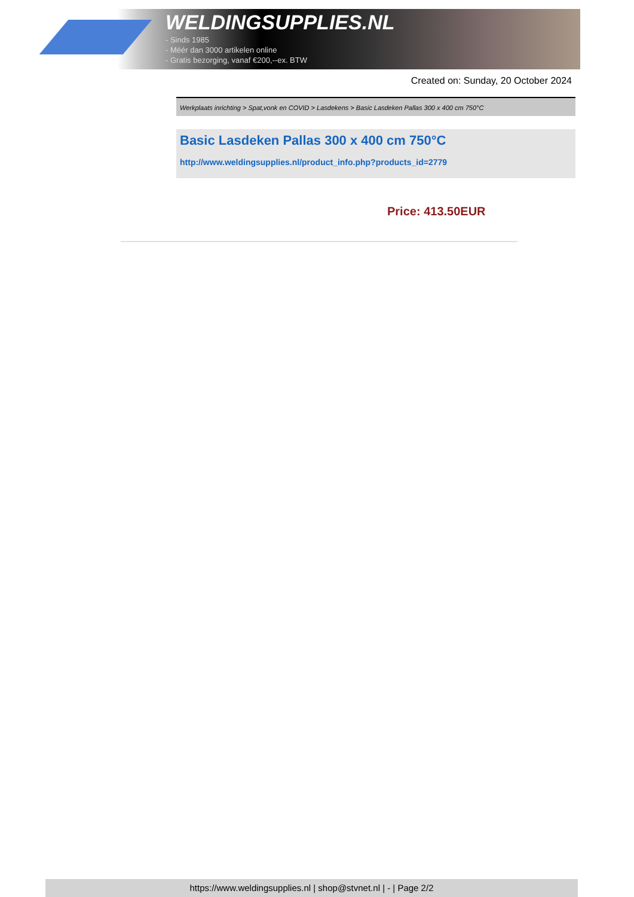WELDINGSUPPLIES.NL
- Sinds 1985
- Méér dan 3000 artikelen online
- Gratis bezorging, vanaf €200,--ex. BTW
Created on: Sunday, 20 October 2024
Werkplaats inrichting > Spat,vonk en COVID > Lasdekens > Basic Lasdeken Pallas 300 x 400 cm 750°C
Basic Lasdeken Pallas 300 x 400 cm 750°C
http://www.weldingsupplies.nl/product_info.php?products_id=2779
Price: 413.50EUR
https://www.weldingsupplies.nl | shop@stvnet.nl | - | Page 2/2